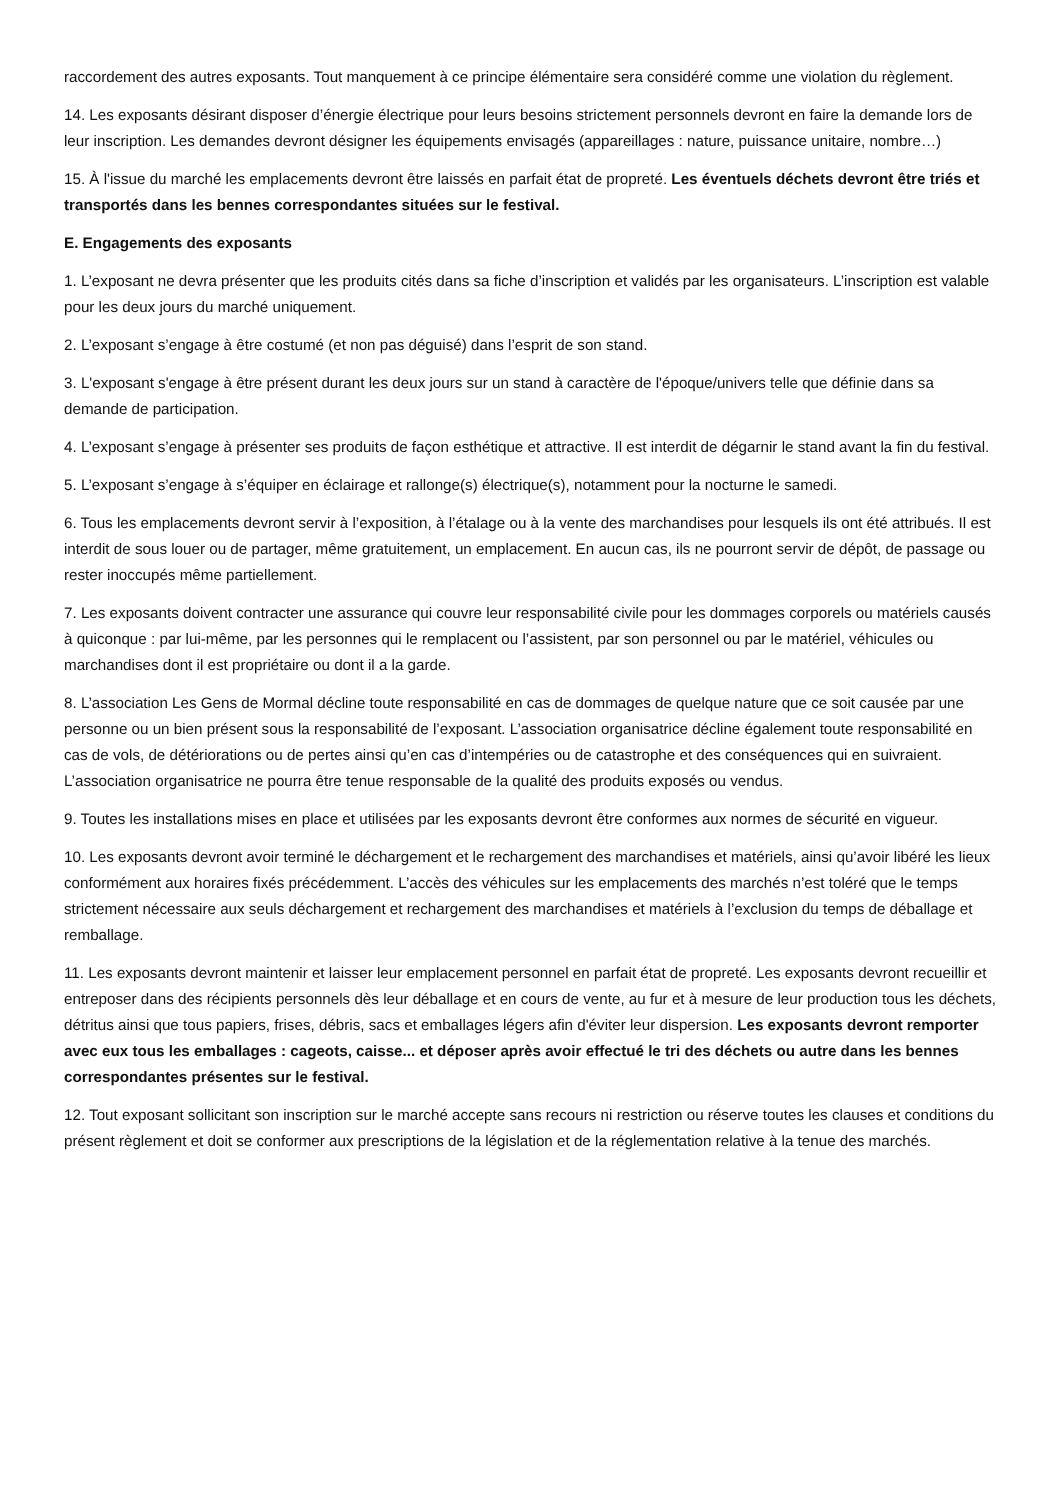raccordement des autres exposants. Tout manquement à ce principe élémentaire sera considéré comme une violation du règlement.
14. Les exposants désirant disposer d’énergie électrique pour leurs besoins strictement personnels devront en faire la demande lors de leur inscription. Les demandes devront désigner les équipements envisagés (appareillages : nature, puissance unitaire, nombre…)
15. À l'issue du marché les emplacements devront être laissés en parfait état de propreté. Les éventuels déchets devront être triés et transportés dans les bennes correspondantes situées sur le festival.
E. Engagements des exposants
1. L’exposant ne devra présenter que les produits cités dans sa fiche d’inscription et validés par les organisateurs. L’inscription est valable pour les deux jours du marché uniquement.
2. L’exposant s’engage à être costumé (et non pas déguisé) dans l’esprit de son stand.
3. L'exposant s'engage à être présent durant les deux jours sur un stand à caractère de l'époque/univers telle que définie dans sa demande de participation.
4. L’exposant s’engage à présenter ses produits de façon esthétique et attractive. Il est interdit de dégarnir le stand avant la fin du festival.
5. L’exposant s’engage à s’équiper en éclairage et rallonge(s) électrique(s), notamment pour la nocturne le samedi.
6. Tous les emplacements devront servir à l’exposition, à l’étalage ou à la vente des marchandises pour lesquels ils ont été attribués. Il est interdit de sous louer ou de partager, même gratuitement, un emplacement. En aucun cas, ils ne pourront servir de dépôt, de passage ou rester inoccupés même partiellement.
7. Les exposants doivent contracter une assurance qui couvre leur responsabilité civile pour les dommages corporels ou matériels causés à quiconque : par lui-même, par les personnes qui le remplacent ou l’assistent, par son personnel ou par le matériel, véhicules ou marchandises dont il est propriétaire ou dont il a la garde.
8. L’association Les Gens de Mormal décline toute responsabilité en cas de dommages de quelque nature que ce soit causée par une personne ou un bien présent sous la responsabilité de l’exposant. L’association organisatrice décline également toute responsabilité en cas de vols, de détériorations ou de pertes ainsi qu’en cas d’intempéries ou de catastrophe et des conséquences qui en suivraient. L’association organisatrice ne pourra être tenue responsable de la qualité des produits exposés ou vendus.
9. Toutes les installations mises en place et utilisées par les exposants devront être conformes aux normes de sécurité en vigueur.
10. Les exposants devront avoir terminé le déchargement et le rechargement des marchandises et matériels, ainsi qu’avoir libéré les lieux conformément aux horaires fixés précédemment. L’accès des véhicules sur les emplacements des marchés n’est toléré que le temps strictement nécessaire aux seuls déchargement et rechargement des marchandises et matériels à l’exclusion du temps de déballage et remballage.
11. Les exposants devront maintenir et laisser leur emplacement personnel en parfait état de propreté. Les exposants devront recueillir et entreposer dans des récipients personnels dès leur déballage et en cours de vente, au fur et à mesure de leur production tous les déchets, détritus ainsi que tous papiers, frises, débris, sacs et emballages légers afin d'éviter leur dispersion. Les exposants devront remporter avec eux tous les emballages : cageots, caisse... et déposer après avoir effectué le tri des déchets ou autre dans les bennes correspondantes présentes sur le festival.
12. Tout exposant sollicitant son inscription sur le marché accepte sans recours ni restriction ou réserve toutes les clauses et conditions du présent règlement et doit se conformer aux prescriptions de la législation et de la réglementation relative à la tenue des marchés.